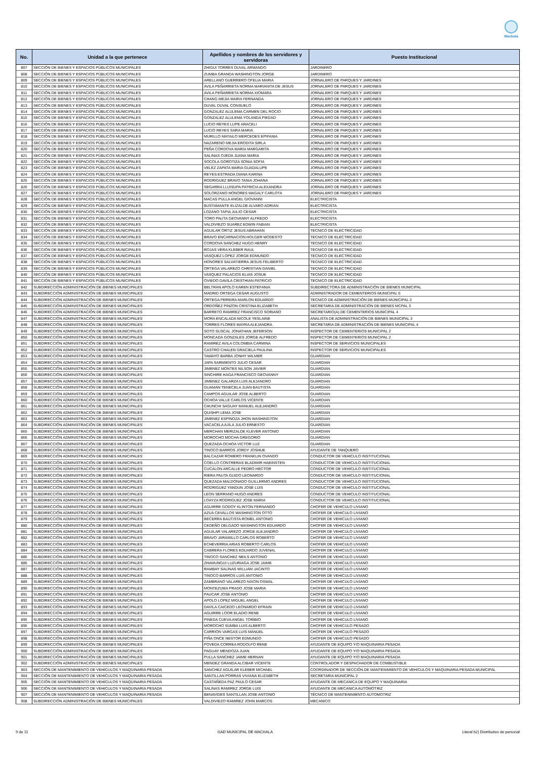Machala
| No. | Unidad a la que pertenece | Apellidos y nombres de los servidores y servidoras | Puesto Institucional |
| --- | --- | --- | --- |
| 807 | SECCIÓN DE BIENES Y ESPACIOS PÚBLICOS MUNICIPALES | ZHIGUI TORRES DUVAL ARMANDO | JARDINERO |
| 808 | SECCIÓN DE BIENES Y ESPACIOS PÚBLICOS MUNICIPALES | ZUMBA GRANDA WASHINGTON JORGE | JARDINERO |
| 809 | SECCIÓN DE BIENES Y ESPACIOS PÚBLICOS MUNICIPALES | ARELLANO GUERRERO OFELIA MARIA | JORNALERO DE PARQUES Y JARDINES |
| 810 | SECCIÓN DE BIENES Y ESPACIOS PÚBLICOS MUNICIPALES | AVILA PEÑARRIETA NORMA MARIANITA DE JESUS | JORNALERO DE PARQUES Y JARDINES |
| 811 | SECCIÓN DE BIENES Y ESPACIOS PÚBLICOS MUNICIPALES | AVILA PEÑARRIETA NORMA XIOMARA | JORNALERO DE PARQUES Y JARDINES |
| 812 | SECCIÓN DE BIENES Y ESPACIOS PÚBLICOS MUNICIPALES | CHANG MEJIA MARIA FERNANDA | JORNALERO DE PARQUES Y JARDINES |
| 813 | SECCIÓN DE BIENES Y ESPACIOS PÚBLICOS MUNICIPALES | DUVAL DUVAL CONSUELO | JORNALERO DE PARQUES Y JARDINES |
| 814 | SECCIÓN DE BIENES Y ESPACIOS PÚBLICOS MUNICIPALES | GONZALEZ ALULEMA CARMEN DEL ROCIO | JORNALERO DE PARQUES Y JARDINES |
| 815 | SECCIÓN DE BIENES Y ESPACIOS PÚBLICOS MUNICIPALES | GONZALEZ ALULEMA YOLANDA PIEDAD | JORNALERO DE PARQUES Y JARDINES |
| 816 | SECCIÓN DE BIENES Y ESPACIOS PÚBLICOS MUNICIPALES | LUCIO REYES LUPE ARACELI | JORNALERO DE PARQUES Y JARDINES |
| 817 | SECCIÓN DE BIENES Y ESPACIOS PÚBLICOS MUNICIPALES | LUCIO REYES SARA MARIA | JORNALERO DE PARQUES Y JARDINES |
| 818 | SECCIÓN DE BIENES Y ESPACIOS PÚBLICOS MUNICIPALES | MURILLO MATAILO MERCEDES EPIFANIA | JORNALERO DE PARQUES Y JARDINES |
| 819 | SECCIÓN DE BIENES Y ESPACIOS PÚBLICOS MUNICIPALES | NAZARENO MEJIA ERODITA SIRLA | JORNALERO DE PARQUES Y JARDINES |
| 820 | SECCIÓN DE BIENES Y ESPACIOS PÚBLICOS MUNICIPALES | PEÑA CORDOVA MARIA MARGARITA | JORNALERO DE PARQUES Y JARDINES |
| 821 | SECCIÓN DE BIENES Y ESPACIOS PÚBLICOS MUNICIPALES | SALINAS OJEDA JUANA MARIA | JORNALERO DE PARQUES Y JARDINES |
| 822 | SECCIÓN DE BIENES Y ESPACIOS PÚBLICOS MUNICIPALES | SOCOLA GOROTIZA SONIA SOFIA | JORNALERO DE PARQUES Y JARDINES |
| 823 | SECCIÓN DE BIENES Y ESPACIOS PÚBLICOS MUNICIPALES | VELEZ ZAPATA MARIA GUADALUPE | JORNALERO DE PARQUES Y JARDINES |
| 824 | SECCIÓN DE BIENES Y ESPACIOS PÚBLICOS MUNICIPALES | REYES ESTRADA DIANA KARINA | JORNALERO DE PARQUES Y JARDINES |
| 825 | SECCIÓN DE BIENES Y ESPACIOS PÚBLICOS MUNICIPALES | RODRIGUEZ BRAVO TANIA JOHANA | JORNALERO DE PARQUES Y JARDINES |
| 826 | SECCIÓN DE BIENES Y ESPACIOS PÚBLICOS MUNICIPALES | SEGARRA LLUISUPA PATRICIA ALEXANDRA | JORNALERO DE PARQUES Y JARDINES |
| 827 | SECCIÓN DE BIENES Y ESPACIOS PÚBLICOS MUNICIPALES | SOLORZANO HONORES MAGALY CARLOTA | JORNALERO DE PARQUES Y JARDINES |
| 828 | SECCIÓN DE BIENES Y ESPACIOS PÚBLICOS MUNICIPALES | MACAS PULLA ANGEL GIOVANNI | ELECTRICISTA |
| 829 | SECCIÓN DE BIENES Y ESPACIOS PÚBLICOS MUNICIPALES | BUSTAMANTE ELIZALDE ALVARO ADRIAN | ELECTRICISTA |
| 830 | SECCIÓN DE BIENES Y ESPACIOS PÚBLICOS MUNICIPALES | LOZANO TAPIA JULIO CESAR | ELECTRICISTA |
| 831 | SECCIÓN DE BIENES Y ESPACIOS PÚBLICOS MUNICIPALES | TORO PAUTA GEOVANNY ALFREDO | ELECTRICISTA |
| 832 | SECCIÓN DE BIENES Y ESPACIOS PÚBLICOS MUNICIPALES | VALDIVIEZO SUAREZ EDWIN FABIAN | ELECTRICISTA |
| 833 | SECCIÓN DE BIENES Y ESPACIOS PÚBLICOS MUNICIPALES | AGUILAR ORTIZ JESUS ABRAHAN | TECNICO DE ELECTRICIDAD |
| 834 | SECCIÓN DE BIENES Y ESPACIOS PÚBLICOS MUNICIPALES | BRAVO ENCARNACION HOLGER MODESTO | TECNICO DE ELECTRICIDAD |
| 835 | SECCIÓN DE BIENES Y ESPACIOS PÚBLICOS MUNICIPALES | CORDOVA SANCHEZ HUGO HENRY | TECNICO DE ELECTRICIDAD |
| 836 | SECCIÓN DE BIENES Y ESPACIOS PÚBLICOS MUNICIPALES | ROJAS VERA KLEBER RAUL | TECNICO DE ELECTRICIDAD |
| 837 | SECCIÓN DE BIENES Y ESPACIOS PÚBLICOS MUNICIPALES | VASQUEZ LOPEZ JORGE EDMUNDO | TECNICO DE ELECTRICIDAD |
| 838 | SECCIÓN DE BIENES Y ESPACIOS PÚBLICOS MUNICIPALES | HONORES SALVATIERRA JESUS FELIBERTO | TECNICO DE ELECTRICIDAD |
| 839 | SECCIÓN DE BIENES Y ESPACIOS PÚBLICOS MUNICIPALES | ORTEGA VALAREZO CHRISTIAN DANIEL | TECNICO DE ELECTRICIDAD |
| 840 | SECCIÓN DE BIENES Y ESPACIOS PÚBLICOS MUNICIPALES | VASQUEZ PALACIOS ELIAS JOSUE | TECNICO DE ELECTRICIDAD |
| 841 | SECCIÓN DE BIENES Y ESPACIOS PÚBLICOS MUNICIPALES | OVIEDO DAVILA CRISTHIAN PATRICIO | TECNICO DE ELECTRICIDAD |
| 842 | SUBDIRECCIÓN ADMINISTRACIÓN DE BIENES MUNICIPALES | BELTRAN APOLO KAREN ESTEFANIA | SUBDIRECTORA DE ADMINISTRACIÓN DE BIENES MUNICIPAL |
| 843 | SUBDIRECCIÓN ADMINISTRACIÓN DE BIENES MUNICIPALES | MADRID ORTEGA CESAR AUGUSTO | ADMINISTRADOR DE CEMENTERIOS MUNICIPAL 6 |
| 844 | SUBDIRECCIÓN ADMINISTRACIÓN DE BIENES MUNICIPALES | ORTEGA PEREIRA MARLON EDUARDO | TECNICO DE ADMINISTRACIÓN DE BIENES MUNICIPAL 2 |
| 845 | SUBDIRECCIÓN ADMINISTRACIÓN DE BIENES MUNICIPALES | ORDOÑEZ PINZON CRISTINA ELIZABETH | SECRETARIA DE ADMINISTRACIÓN DE BIENES MCPAL 3 |
| 846 | SUBDIRECCIÓN ADMINISTRACIÓN DE BIENES MUNICIPALES | BARRETO RAMIREZ FRANCISCO SORIANO | SECRETARIO(A) DE CEMENTERIOS MUNICIPAL 4 |
| 847 | SUBDIRECCIÓN ADMINISTRACIÓN DE BIENES MUNICIPALES | MORA ENCALADA NICOLE YESLAINE | ANALISTA DE ADMINISTRACIÓN DE BIENES MUNICIPAL 3 |
| 848 | SUBDIRECCIÓN ADMINISTRACIÓN DE BIENES MUNICIPALES | TORRES FLORES MAYRA ALEJANDRA | SECRETARIA DE ADMINISTRACIÓN DE BIENES MUNICIPAL 4 |
| 849 | SUBDIRECCIÓN ADMINISTRACIÓN DE BIENES MUNICIPALES | SOTO SUSCAL JONATHAN JEFERSON | INSPECTOR DE CEMENTERIOS MUNICIPAL 2 |
| 850 | SUBDIRECCIÓN ADMINISTRACIÓN DE BIENES MUNICIPALES | MONCADA GONZALES JORGE ALFREDO | INSPECTOR DE CEMENTERIOS MUNICIPAL 2 |
| 851 | SUBDIRECCIÓN ADMINISTRACIÓN DE BIENES MUNICIPALES | RAMIREZ AVILA COLOMBIA CARMINA | INSPECTOR DE SERVICIOS MUNICIPALES |
| 852 | SUBDIRECCIÓN ADMINISTRACIÓN DE BIENES MUNICIPALES | CASTRO CHALEN GRACIELA PAULINA | INSPECTOR DE SERVICIOS MUNICIPALES |
| 853 | SUBDIRECCIÓN ADMINISTRACIÓN DE BIENES MUNICIPALES | TAMAYO BARBA JONHY WILMER | GUARDIAN |
| 854 | SUBDIRECCIÓN ADMINISTRACIÓN DE BIENES MUNICIPALES | JAPA SARMIENTO JULIO CESAR | GUARDIAN |
| 855 | SUBDIRECCIÓN ADMINISTRACIÓN DE BIENES MUNICIPALES | JIMENEZ MONTES NILSON JAVIER | GUARDIAN |
| 856 | SUBDIRECCIÓN ADMINISTRACIÓN DE BIENES MUNICIPALES | SINCHIRE HAGA FRANCISCO GEOVANNY | GUARDIAN |
| 857 | SUBDIRECCIÓN ADMINISTRACIÓN DE BIENES MUNICIPALES | JIMENEZ GALARZA LUIS ALEJANDRO | GUARDIAN |
| 858 | SUBDIRECCIÓN ADMINISTRACIÓN DE BIENES MUNICIPALES | GUAMAN TENECELA JUAN BAUTISTA | GUARDIAN |
| 859 | SUBDIRECCIÓN ADMINISTRACIÓN DE BIENES MUNICIPALES | CAMPOS AGUILAR JOSE ALBERTO | GUARDIAN |
| 860 | SUBDIRECCIÓN ADMINISTRACIÓN DE BIENES MUNICIPALES | OCHOA VALLE CARLOS VICENTE | GUARDIAN |
| 861 | SUBDIRECCIÓN ADMINISTRACIÓN DE BIENES MUNICIPALES | CHUNCHI SAGUAY MANUEL ALEJANDRO | GUARDIAN |
| 862 | SUBDIRECCIÓN ADMINISTRACIÓN DE BIENES MUNICIPALES | QUISHPI LEMA JOSE | GUARDIAN |
| 863 | SUBDIRECCIÓN ADMINISTRACIÓN DE BIENES MUNICIPALES | JIMENEZ ESPINOZA JHON WASHINGTON | GUARDIAN |
| 864 | SUBDIRECCIÓN ADMINISTRACIÓN DE BIENES MUNICIPALES | VACACELA AJILA JULIO ERNESTO | GUARDIAN |
| 865 | SUBDIRECCIÓN ADMINISTRACIÓN DE BIENES MUNICIPALES | MERCHAN MERIZALDE KLEVER ANTONIO | GUARDIAN |
| 866 | SUBDIRECCIÓN ADMINISTRACIÓN DE BIENES MUNICIPALES | MOROCHO MOCHA GREGORIO | GUARDIAN |
| 867 | SUBDIRECCIÓN ADMINISTRACIÓN DE BIENES MUNICIPALES | QUEZADA OCHOA VICTOR LUZ | GUARDIAN |
| 868 | SUBDIRECCIÓN ADMINISTRACIÓN DE BIENES MUNICIPALES | TINOCO BARROS JORDY JOSHUE | AYUDANTE DE TANQUERO |
| 869 | SUBDIRECCIÓN ADMINISTRACIÓN DE BIENES MUNICIPALES | BALCAZAR ROMERO FRANKLIN OVANDO | CONDUCTOR DE VEHICULO INSTITUCIONAL |
| 870 | SUBDIRECCIÓN ADMINISTRACIÓN DE BIENES MUNICIPALES | COELLO CONTRERAS BLADIMIR HAEINSTEN | CONDUCTOR DE VEHICULO INSTITUCIONAL |
| 871 | SUBDIRECCIÓN ADMINISTRACIÓN DE BIENES MUNICIPALES | CUCALON ARCALLE PEDRO HECTOR | CONDUCTOR DE VEHICULO INSTITUCIONAL |
| 872 | SUBDIRECCIÓN ADMINISTRACIÓN DE BIENES MUNICIPALES | RIERA PAUTA GUIDO LEONARDO | CONDUCTOR DE VEHICULO INSTITUCIONAL |
| 873 | SUBDIRECCIÓN ADMINISTRACIÓN DE BIENES MUNICIPALES | QUEZADA MALDONADO GUILLERMO ANDRES | CONDUCTOR DE VEHICULO INSTITUCIONAL |
| 874 | SUBDIRECCIÓN ADMINISTRACIÓN DE BIENES MUNICIPALES | RODRIGUEZ YANDUN JOSE LUIS | CONDUCTOR DE VEHICULO INSTITUCIONAL |
| 875 | SUBDIRECCIÓN ADMINISTRACIÓN DE BIENES MUNICIPALES | LEON SERRANO HUGO ANDRES | CONDUCTOR DE VEHICULO INSTITUCIONAL |
| 876 | SUBDIRECCIÓN ADMINISTRACIÓN DE BIENES MUNICIPALES | LOAYZA RODRIGUEZ JOSE MARIA | CONDUCTOR DE VEHICULO INSTITUCIONAL |
| 877 | SUBDIRECCIÓN ADMINISTRACIÓN DE BIENES MUNICIPALES | AGUIRRE GODOY KLINTON FERNANDO | CHOFER DE VEHICULO LIVIANO |
| 878 | SUBDIRECCIÓN ADMINISTRACIÓN DE BIENES MUNICIPALES | AZUA CEVALLOS WASHINGTON OTTO | CHOFER DE VEHICULO LIVIANO |
| 879 | SUBDIRECCIÓN ADMINISTRACIÓN DE BIENES MUNICIPALES | BECERRA BAUTISTA ROMEL ANTONIO | CHOFER DE VEHICULO LIVIANO |
| 880 | SUBDIRECCIÓN ADMINISTRACIÓN DE BIENES MUNICIPALES | CEDEÑO DELGADO WASHINGTON EDUARDO | CHOFER DE VEHICULO LIVIANO |
| 881 | SUBDIRECCIÓN ADMINISTRACIÓN DE BIENES MUNICIPALES | AGUILAR VALAREZO JORGE ALEJANDRO | CHOFER DE VEHICULO LIVIANO |
| 882 | SUBDIRECCIÓN ADMINISTRACIÓN DE BIENES MUNICIPALES | BRAVO JARAMILLO CARLOS ROBERTO | CHOFER DE VEHICULO LIVIANO |
| 883 | SUBDIRECCIÓN ADMINISTRACIÓN DE BIENES MUNICIPALES | ECHEVERRIA ARIAS ROBERTO CARLOS | CHOFER DE VEHICULO LIVIANO |
| 884 | SUBDIRECCIÓN ADMINISTRACIÓN DE BIENES MUNICIPALES | CABRERA FLORES EDUARDO JUVENAL | CHOFER DE VEHICULO LIVIANO |
| 885 | SUBDIRECCIÓN ADMINISTRACIÓN DE BIENES MUNICIPALES | TINOCO SANCHEZ NEILS ANTONIO | CHOFER DE VEHICULO LIVIANO |
| 886 | SUBDIRECCIÓN ADMINISTRACIÓN DE BIENES MUNICIPALES | ZHAMUNGUI LUZURIAGA JOSE JAIME | CHOFER DE VEHICULO LIVIANO |
| 887 | SUBDIRECCIÓN ADMINISTRACIÓN DE BIENES MUNICIPALES | RAMBAY SALINAS WILLIAM JACINTO | CHOFER DE VEHICULO LIVIANO |
| 888 | SUBDIRECCIÓN ADMINISTRACIÓN DE BIENES MUNICIPALES | TINOCO BARROS LUIS ANTONIO | CHOFER DE VEHICULO LIVIANO |
| 889 | SUBDIRECCIÓN ADMINISTRACIÓN DE BIENES MUNICIPALES | ZAMBRANO VALAREZO NIXON OSWAL | CHOFER DE VEHICULO LIVIANO |
| 890 | SUBDIRECCIÓN ADMINISTRACIÓN DE BIENES MUNICIPALES | MONTEZUMA PRADO JOSE MARIA | CHOFER DE VEHICULO LIVIANO |
| 891 | SUBDIRECCIÓN ADMINISTRACIÓN DE BIENES MUNICIPALES | PAUCAR JOSE ANTONIO | CHOFER DE VEHICULO LIVIANO |
| 892 | SUBDIRECCIÓN ADMINISTRACIÓN DE BIENES MUNICIPALES | APOLO LOPEZ MIGUEL ANGEL | CHOFER DE VEHICULO LIVIANO |
| 893 | SUBDIRECCIÓN ADMINISTRACIÓN DE BIENES MUNICIPALES | DAVILA CAICEDO LEONARDO EFRAIN | CHOFER DE VEHICULO LIVIANO |
| 894 | SUBDIRECCIÓN ADMINISTRACIÓN DE BIENES MUNICIPALES | AGUIRRE LOOR ELADIO RENE | CHOFER DE VEHICULO LIVIANO |
| 895 | SUBDIRECCIÓN ADMINISTRACIÓN DE BIENES MUNICIPALES | PINEDA CUEVA ANGEL TORIBIO | CHOFER DE VEHICULO LIVIANO |
| 896 | SUBDIRECCIÓN ADMINISTRACIÓN DE BIENES MUNICIPALES | MOROCHO SUMBA LUIS ALBERTO | CHOFER DE VEHICULO PESADO |
| 897 | SUBDIRECCIÓN ADMINISTRACIÓN DE BIENES MUNICIPALES | CARRION VARGAS LUIS MANUEL | CHOFER DE VEHICULO PESADO |
| 898 | SUBDIRECCIÓN ADMINISTRACIÓN DE BIENES MUNICIPALES | PIÑA ONCE NESTOR EDMUNDO | CHOFER DE VEHICULO PESADO |
| 899 | SUBDIRECCIÓN ADMINISTRACIÓN DE BIENES MUNICIPALES | POVEDA CORREA RODOLFO RENE | AYUDANTE DE EQUIPO Y/O MAQUINARIA PESADA |
| 900 | SUBDIRECCIÓN ADMINISTRACIÓN DE BIENES MUNICIPALES | PAGUAY MENDOZA JUAN | AYUDANTE DE EQUIPO Y/O MAQUINARIA PESADA |
| 901 | SUBDIRECCIÓN ADMINISTRACIÓN DE BIENES MUNICIPALES | PULLA SANCHEZ JAIME HERNAN | AYUDANTE DE EQUIPO Y/O MAQUINARIA PESADA |
| 902 | SUBDIRECCIÓN ADMINISTRACIÓN DE BIENES MUNICIPALES | MENDEZ GRANDA ALCIBAR VICENTE | CONTROLADOR Y DESPACHADOR DE COMBUSTIBLE |
| 903 | SECCIÓN DE MANTENIMIENTO DE VEHICULOS Y MAQUINARIA PESADA | SANCHEZ AGUILAR KLEBER MICHAEL | COORDINADOR DE SECCIÓN DE MANTENIMIENTO DE VEHICULOS Y MAQUINARIA PESADA MUNICIPAL |
| 904 | SECCIÓN DE MANTENIMIENTO DE VEHICULOS Y MAQUINARIA PESADA | SANTILLAN PORRAS VIVIANA ELIZABETH | SECRETARIA MUNICIPAL 2 |
| 905 | SECCIÓN DE MANTENIMIENTO DE VEHICULOS Y MAQUINARIA PESADA | CASTAÑEDA PAZ PAULO CESAR | AYUDANTE DE MECANICA DE EQUIPO Y MAQUINARIA |
| 906 | SECCIÓN DE MANTENIMIENTO DE VEHICULOS Y MAQUINARIA PESADA | SALINAS RAMIREZ JORGE LUIS | AYUDANTE DE MECANICA AUTOMOTRIZ |
| 907 | SECCIÓN DE MANTENIMIENTO DE VEHICULOS Y MAQUINARIA PESADA | BENAVIDES SANTILLAN JOSE ANTONIO | TÉCNICO DE MANTENIMIENTO AUTOMOTRIZ |
| 908 | SUBDIRECCIÓN ADMINISTRACIÓN DE BIENES MUNICIPALES | VALDIVIEZO RAMIREZ JOHN MARCOS | MECANICO |
9 de 11 GAD MUNICIPAL DE MACHALA Literal b2) Distributivo de personal